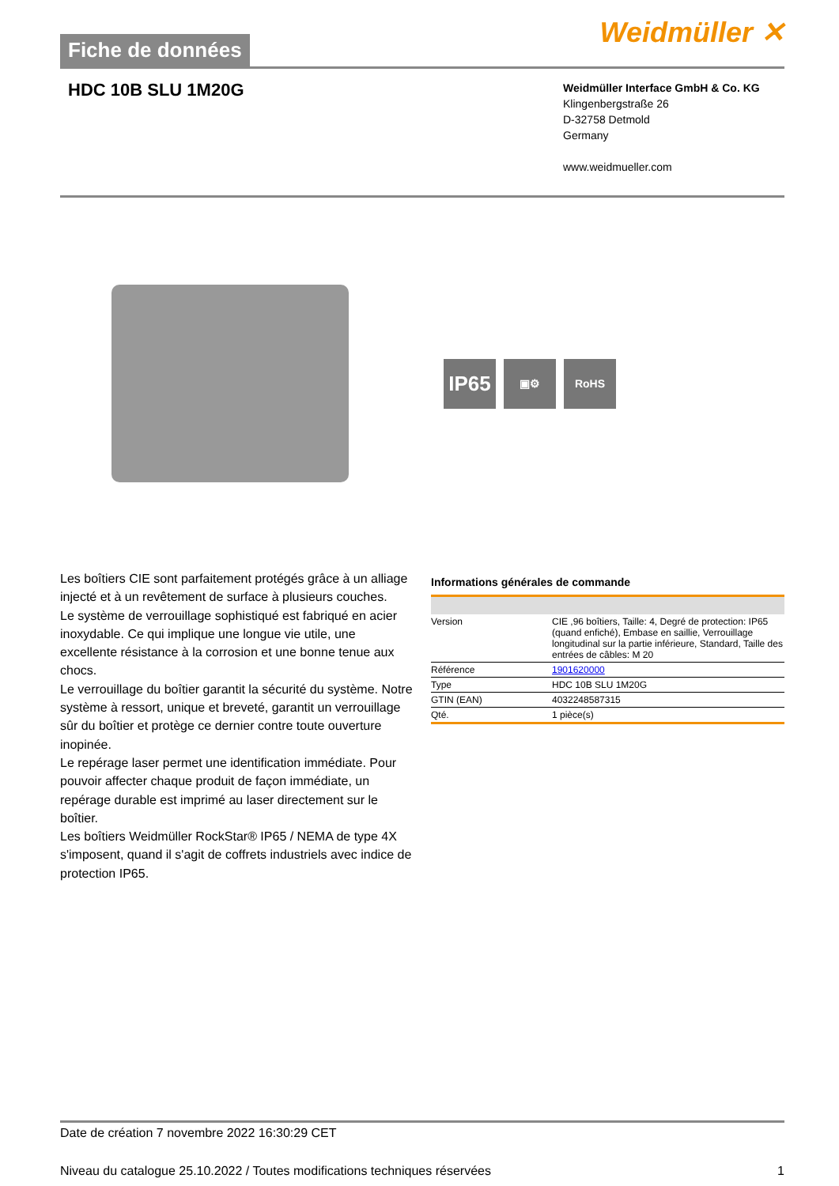Fiche de données
Weidmüller ✕
HDC 10B SLU 1M20G
Weidmüller Interface GmbH & Co. KG
Klingenbergstraße 26
D-32758 Detmold
Germany
www.weidmueller.com
IP65
▣⚙ RoHS
Les boîtiers CIE sont parfaitement protégés grâce à un alliage injecté et à un revêtement de surface à plusieurs couches.
Le système de verrouillage sophistiqué est fabriqué en acier inoxydable. Ce qui implique une longue vie utile, une excellente résistance à la corrosion et une bonne tenue aux chocs.
Le verrouillage du boîtier garantit la sécurité du système. Notre système à ressort, unique et breveté, garantit un verrouillage sûr du boîtier et protège ce dernier contre toute ouverture inopinée.
Le repérage laser permet une identification immédiate. Pour pouvoir affecter chaque produit de façon immédiate, un repérage durable est imprimé au laser directement sur le boîtier.
Les boîtiers Weidmüller RockStar® IP65 / NEMA de type 4X s'imposent, quand il s'agit de coffrets industriels avec indice de protection IP65.
Informations générales de commande
| Version | CIE ,96 boîtiers, Taille: 4, Degré de protection: IP65 (quand enfiché), Embase en saillie, Verrouillage longitudinal sur la partie inférieure, Standard, Taille des entrées de câbles: M 20 |
| Référence | 1901620000 |
| Type | HDC 10B SLU 1M20G |
| GTIN (EAN) | 4032248587315 |
| Qté. | 1 pièce(s) |
Date de création 7 novembre 2022 16:30:29 CET
Niveau du catalogue 25.10.2022 / Toutes modifications techniques réservées 1